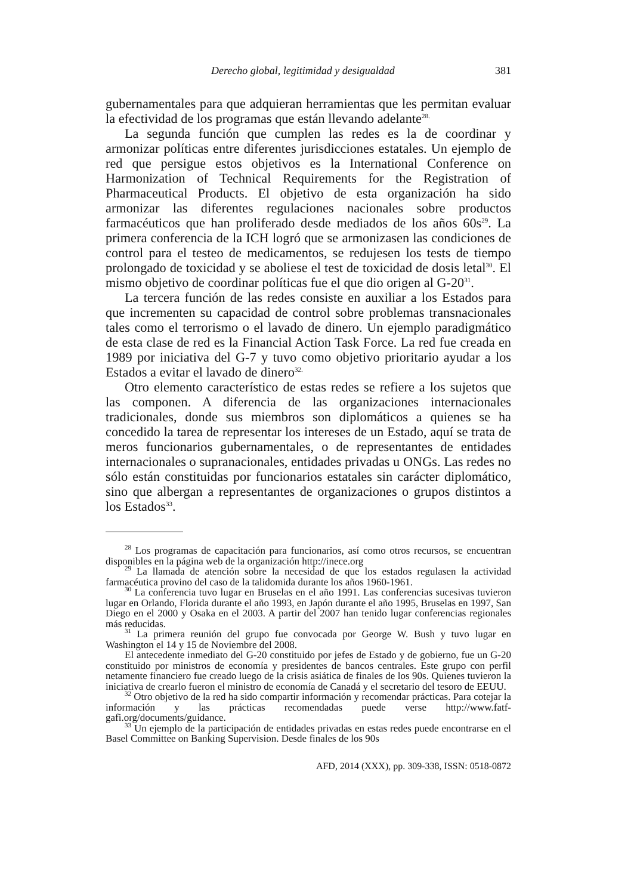Derecho global, legitimidad y desigualdad 381
gubernamentales para que adquieran herramientas que les permitan evaluar la efectividad de los programas que están llevando adelante<sup>28.</sup>
La segunda función que cumplen las redes es la de coordinar y armonizar políticas entre diferentes jurisdicciones estatales. Un ejemplo de red que persigue estos objetivos es la International Conference on Harmonization of Technical Requirements for the Registration of Pharmaceutical Products. El objetivo de esta organización ha sido armonizar las diferentes regulaciones nacionales sobre productos farmacéuticos que han proliferado desde mediados de los años 60s<sup>29</sup>. La primera conferencia de la ICH logró que se armonizasen las condiciones de control para el testeo de medicamentos, se redujesen los tests de tiempo prolongado de toxicidad y se aboliese el test de toxicidad de dosis letal<sup>30</sup>. El mismo objetivo de coordinar políticas fue el que dio origen al G-20<sup>31</sup>.
La tercera función de las redes consiste en auxiliar a los Estados para que incrementen su capacidad de control sobre problemas transnacionales tales como el terrorismo o el lavado de dinero. Un ejemplo paradigmático de esta clase de red es la Financial Action Task Force. La red fue creada en 1989 por iniciativa del G-7 y tuvo como objetivo prioritario ayudar a los Estados a evitar el lavado de dinero<sup>32.</sup>
Otro elemento característico de estas redes se refiere a los sujetos que las componen. A diferencia de las organizaciones internacionales tradicionales, donde sus miembros son diplomáticos a quienes se ha concedido la tarea de representar los intereses de un Estado, aquí se trata de meros funcionarios gubernamentales, o de representantes de entidades internacionales o supranacionales, entidades privadas u ONGs. Las redes no sólo están constituidas por funcionarios estatales sin carácter diplomático, sino que albergan a representantes de organizaciones o grupos distintos a los Estados<sup>33</sup>.
<sup>28</sup> Los programas de capacitación para funcionarios, así como otros recursos, se encuentran disponibles en la página web de la organización http://inece.org
<sup>29</sup> La llamada de atención sobre la necesidad de que los estados regulasen la actividad farmacéutica provino del caso de la talidomida durante los años 1960-1961.
<sup>30</sup> La conferencia tuvo lugar en Bruselas en el año 1991. Las conferencias sucesivas tuvieron lugar en Orlando, Florida durante el año 1993, en Japón durante el año 1995, Bruselas en 1997, San Diego en el 2000 y Osaka en el 2003. A partir del 2007 han tenido lugar conferencias regionales más reducidas.
<sup>31</sup> La primera reunión del grupo fue convocada por George W. Bush y tuvo lugar en Washington el 14 y 15 de Noviembre del 2008.
El antecedente inmediato del G-20 constituido por jefes de Estado y de gobierno, fue un G-20 constituido por ministros de economía y presidentes de bancos centrales. Este grupo con perfil netamente financiero fue creado luego de la crisis asiática de finales de los 90s. Quienes tuvieron la iniciativa de crearlo fueron el ministro de economía de Canadá y el secretario del tesoro de EEUU.
<sup>32</sup> Otro objetivo de la red ha sido compartir información y recomendar prácticas. Para cotejar la información y las prácticas recomendadas puede verse http://www.fatf-gafi.org/documents/guidance.
<sup>33</sup> Un ejemplo de la participación de entidades privadas en estas redes puede encontrarse en el Basel Committee on Banking Supervision. Desde finales de los 90s
AFD, 2014 (XXX), pp. 309-338, ISSN: 0518-0872